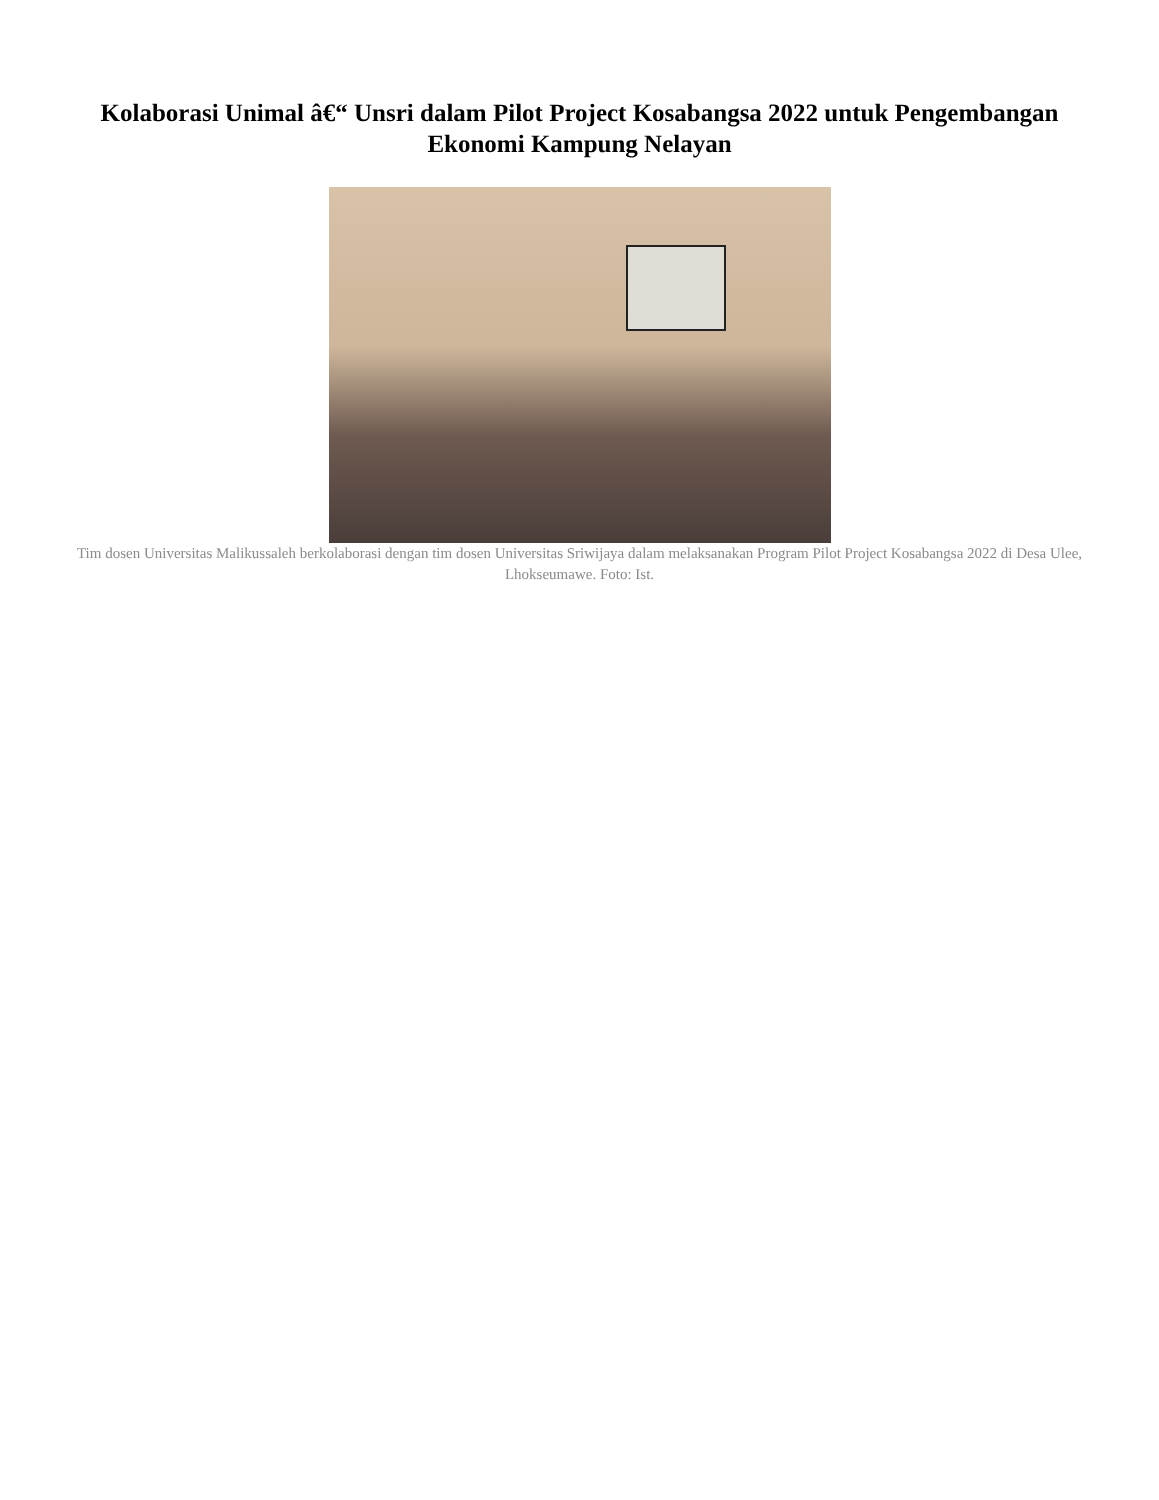Kolaborasi Unimal â€“ Unsri dalam Pilot Project Kosabangsa 2022 untuk Pengembangan Ekonomi Kampung Nelayan
Tim dosen Universitas Malikussaleh berkolaborasi dengan tim dosen Universitas Sriwijaya dalam melaksanakan Program Pilot Project Kosabangsa 2022 di Desa Ulee, Lhokseumawe. Foto: Ist.